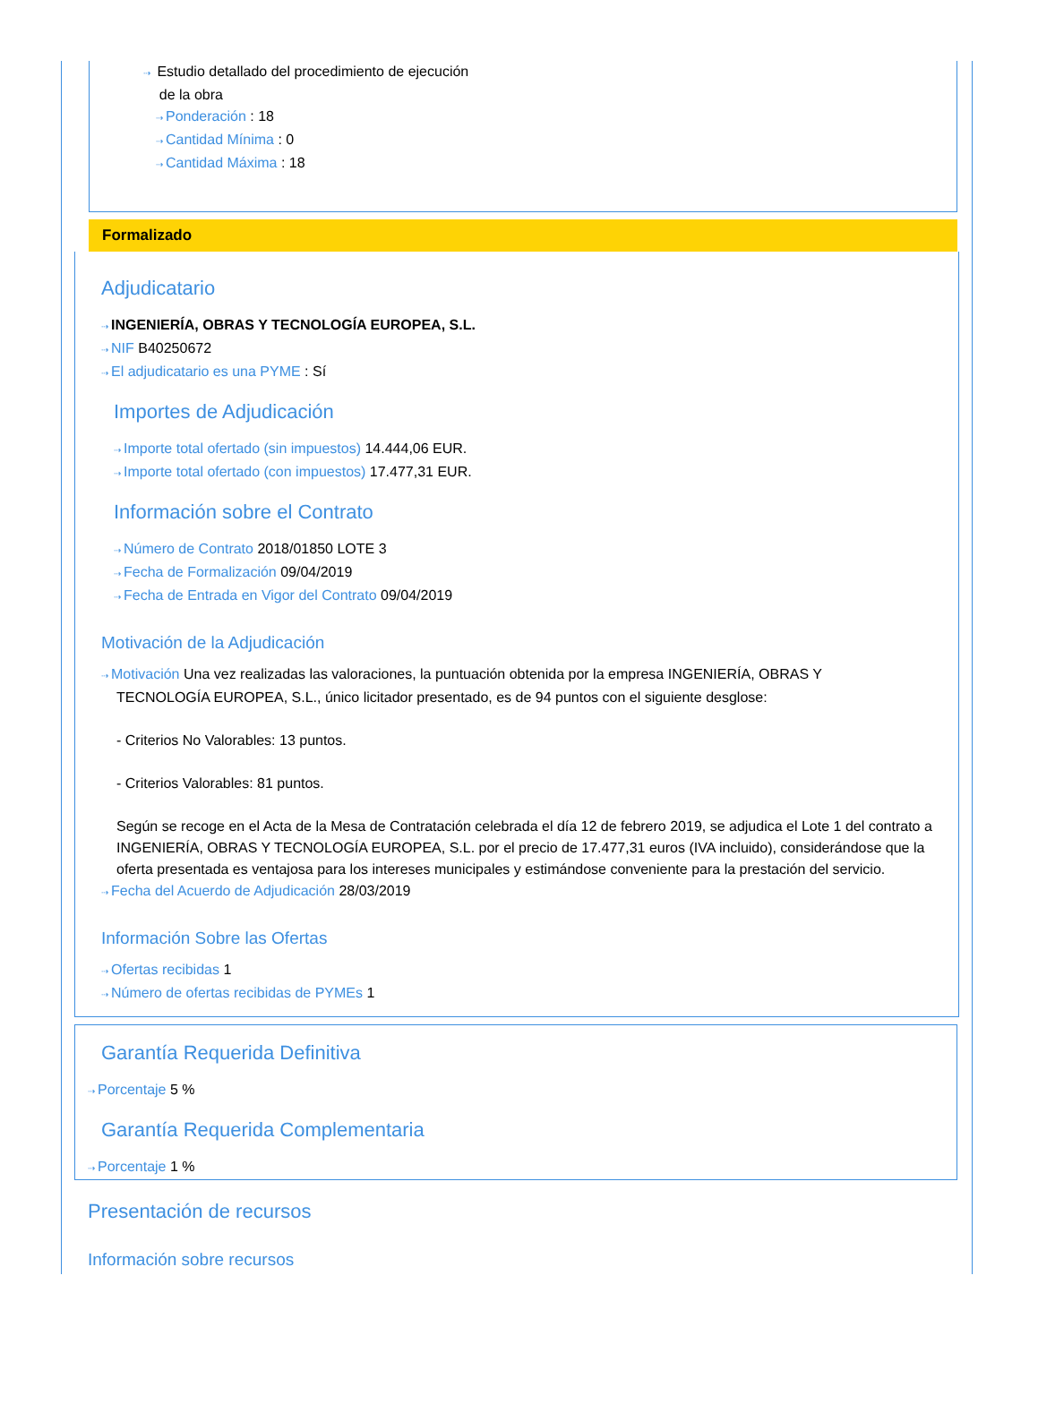⇢ Estudio detallado del procedimiento de ejecución
de la obra
⇢ Ponderación : 18
⇢ Cantidad Mínima : 0
⇢ Cantidad Máxima : 18
Formalizado
Adjudicatario
⇢ INGENIERÍA, OBRAS Y TECNOLOGÍA EUROPEA, S.L.
⇢ NIF B40250672
⇢ El adjudicatario es una PYME : Sí
Importes de Adjudicación
⇢ Importe total ofertado (sin impuestos) 14.444,06 EUR.
⇢ Importe total ofertado (con impuestos) 17.477,31 EUR.
Información sobre el Contrato
⇢ Número de Contrato 2018/01850 LOTE 3
⇢ Fecha de Formalización 09/04/2019
⇢ Fecha de Entrada en Vigor del Contrato 09/04/2019
Motivación de la Adjudicación
⇢ Motivación Una vez realizadas las valoraciones, la puntuación obtenida por la empresa INGENIERÍA, OBRAS Y
TECNOLOGÍA EUROPEA, S.L., único licitador presentado, es de 94 puntos con el siguiente desglose:
- Criterios No Valorables: 13 puntos.
- Criterios Valorables: 81 puntos.
Según se recoge en el Acta de la Mesa de Contratación celebrada el día 12 de febrero 2019, se adjudica el Lote 1 del contrato a INGENIERÍA, OBRAS Y TECNOLOGÍA EUROPEA, S.L. por el precio de 17.477,31 euros (IVA incluido), considerándose que la oferta presentada es ventajosa para los intereses municipales y estimándose conveniente para la prestación del servicio.
⇢ Fecha del Acuerdo de Adjudicación 28/03/2019
Información Sobre las Ofertas
⇢ Ofertas recibidas 1
⇢ Número de ofertas recibidas de PYMEs 1
Garantía Requerida Definitiva
⇢ Porcentaje 5 %
Garantía Requerida Complementaria
⇢ Porcentaje 1 %
Presentación de recursos
Información sobre recursos